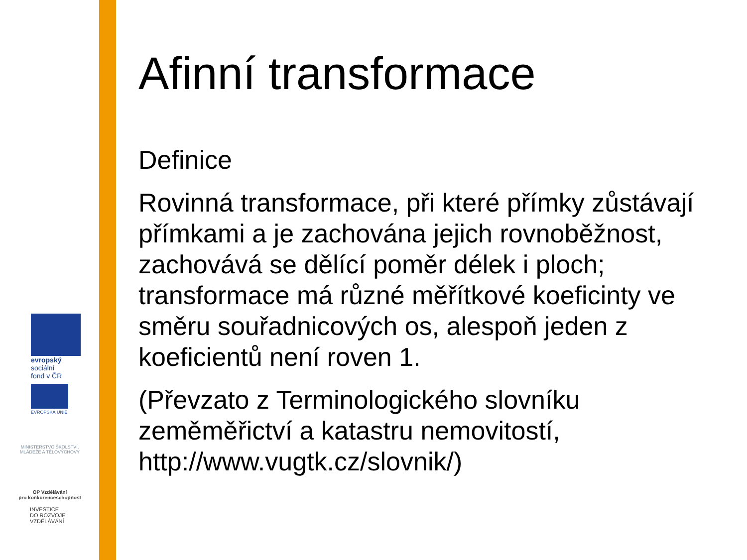evropský
sociální
fond v ČR
EVROPSKÁ UNIE
MINISTERSTVO ŠKOLSTVÍ,
MLÁDEŽE A TĚLOVÝCHOVY
OP Vzdělávání
pro konkurenceschopnost
INVESTICE
DO ROZVOJE
VZDĚLÁVÁNÍ
Afinní transformace
Definice
Rovinná transformace, při které přímky zůstávají přímkami a je zachována jejich rovnoběžnost, zachovává se dělící poměr délek i ploch; transformace má různé měřítkové koeficinty ve směru souřadnicových os, alespoň jeden z koeficientů není roven 1.
(Převzato z Terminologického slovníku zeměměřictví a katastru nemovitostí, http://www.vugtk.cz/slovnik/)